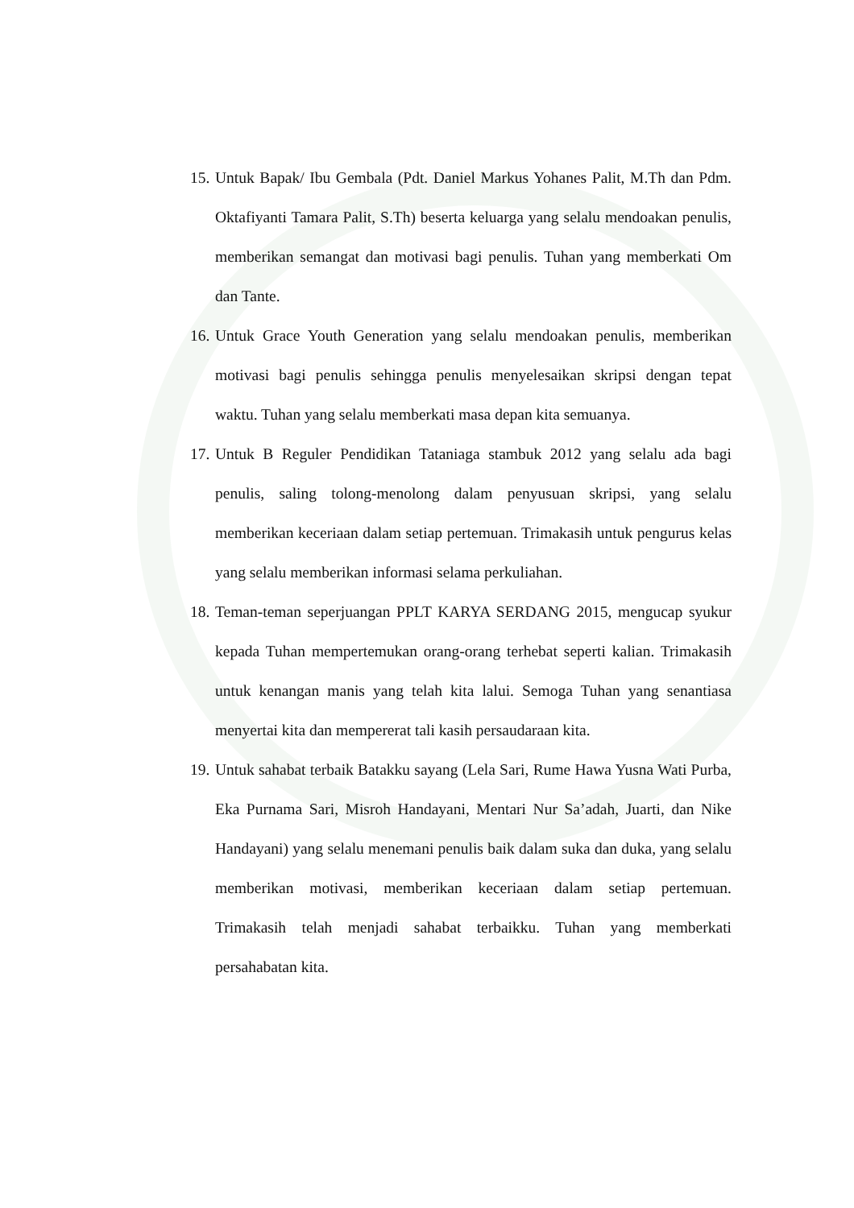15. Untuk Bapak/ Ibu Gembala (Pdt. Daniel Markus Yohanes Palit, M.Th dan Pdm. Oktafiyanti Tamara Palit, S.Th) beserta keluarga yang selalu mendoakan penulis, memberikan semangat dan motivasi bagi penulis. Tuhan yang memberkati Om dan Tante.
16. Untuk Grace Youth Generation yang selalu mendoakan penulis, memberikan motivasi bagi penulis sehingga penulis menyelesaikan skripsi dengan tepat waktu. Tuhan yang selalu memberkati masa depan kita semuanya.
17. Untuk B Reguler Pendidikan Tataniaga stambuk 2012 yang selalu ada bagi penulis, saling tolong-menolong dalam penyusuan skripsi, yang selalu memberikan keceriaan dalam setiap pertemuan. Trimakasih untuk pengurus kelas yang selalu memberikan informasi selama perkuliahan.
18. Teman-teman seperjuangan PPLT KARYA SERDANG 2015, mengucap syukur kepada Tuhan mempertemukan orang-orang terhebat seperti kalian. Trimakasih untuk kenangan manis yang telah kita lalui. Semoga Tuhan yang senantiasa menyertai kita dan mempererat tali kasih persaudaraan kita.
19. Untuk sahabat terbaik Batakku sayang (Lela Sari, Rume Hawa Yusna Wati Purba, Eka Purnama Sari, Misroh Handayani, Mentari Nur Sa’adah, Juarti, dan Nike Handayani) yang selalu menemani penulis baik dalam suka dan duka, yang selalu memberikan motivasi, memberikan keceriaan dalam setiap pertemuan. Trimakasih telah menjadi sahabat terbaikku. Tuhan yang memberkati persahabatan kita.